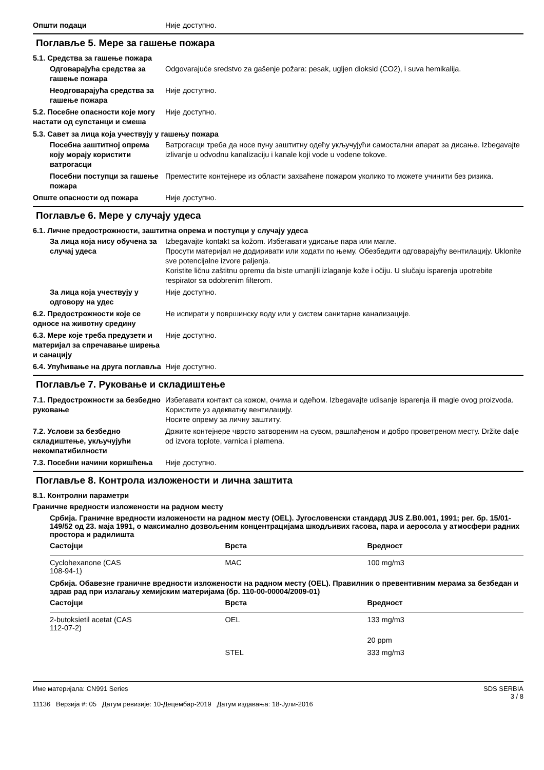Општи подаци Није доступно.
Поглавље 5. Мере за гашење пожара
5.1. Средства за гашење пожара
Одговарајућа средства за гашење пожара
Odgovarajuće sredstvo za gašenje požara: pesak, ugljen dioksid (CO2), i suva hemikalija.
Неодговарајућа средства за гашење пожара
Није доступно.
5.2. Посебне опасности које могу настати од супстанци и смеша
Није доступно.
5.3. Савет за лица која учествују у гашењу пожара
Посебна заштитној опрема коју морају користити ватрогасци
Ватрогасци треба да носе пуну заштитну одећу укључујући самостални апарат за дисање. Izbegavajte izlivanje u odvodnu kanalizaciju i kanale koji vode u vodene tokove.
Посебни поступци за гашење пожара
Преместите контејнере из области захваћене пожаром уколико то можете учинити без ризика.
Опште опасности од пожара Није доступно.
Поглавље 6. Мере у случају удеса
6.1. Личне предострожности, заштитна опрема и поступци у случају удеса
За лица која нису обучена за случај удеса
Izbegavajte kontakt sa kožom. Избегавати удисање пара или магле.
Просути материјал не додиривати или ходати по њему. Обезбедити одговарајућу вентилацију. Uklonite sve potencijalne izvore paljenja.
Koristite ličnu zaštitnu opremu da biste umanjili izlaganje kože i očiju. U slučaju isparenja upotrebite respirator sa odobrenim filterom.
За лица која учествују у одговору на удес
Није доступно.
6.2. Предострожности које се односе на животну средину
Не испирати у површинску воду или у систем санитарне канализације.
6.3. Мере које треба предузети и материјал за спречавање ширења и санацију
Није доступно.
6.4. Упућивање на друга поглавља
Није доступно.
Поглавље 7. Руковање и складиштење
7.1. Предострожности за безбедно руковање
Избегавати контакт са кожом, очима и одећом. Izbegavajte udisanje isparenja ili magle ovog proizvoda.
Користите уз адекватну вентилацију.
Носите опрему за личну заштиту.
7.2. Услови за безбедно складиштење, укључујући некомпатибилности
Држите контејнере чврсто затвореним на сувом, рашлађеном и добро проветреном месту. Držite dalje od izvora toplote, varnica i plamena.
7.3. Посебни начини коришћења Није доступно.
Поглавље 8. Контрола изложености и лична заштита
8.1. Контролни параметри
Граничне вредности изложености на радном месту
Србија. Граничне вредности изложености на радном месту (OEL). Југословенски стандард JUS Z.B0.001, 1991; рег. бр. 15/01-149/52 од 23. маја 1991, о максимално дозвољеним концентрацијама шкодљивих гасова, пара и аеросола у атмосфери радних простора и радилишта
| Састојци | Врста | Вредност |
| --- | --- | --- |
| Cyclohexanone (CAS 108-94-1) | MAC | 100 mg/m3 |
Србија. Обавезне граничне вредности изложености на радном месту (OEL). Правилник о превентивним мерама за безбедан и здрав рад при излагању хемијским материјама (бр. 110-00-00004/2009-01)
| Састојци | Врста | Вредност |
| --- | --- | --- |
| 2-butoksietil acetat (CAS 112-07-2) | OEL | 133 mg/m3 |
| | | 20 ppm |
| | STEL | 333 mg/m3 |
Име материјала: CN991 Series
11136 Верзија #: 05 Датум ревизије: 10-Децембар-2019 Датум издавања: 18-Јули-2016
SDS SERBIA
3 / 8